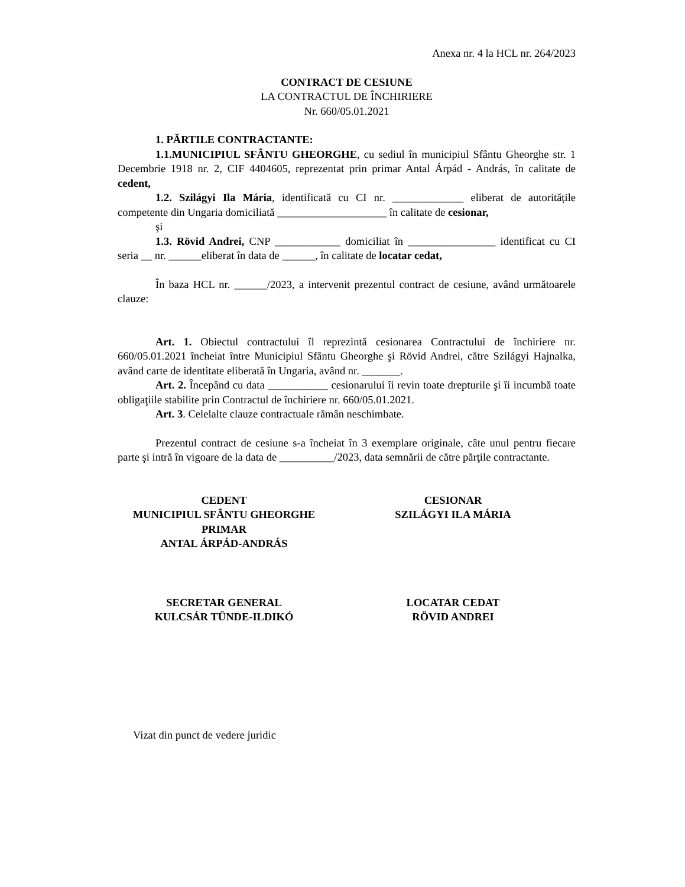Anexa nr. 4 la HCL nr. 264/2023
CONTRACT DE CESIUNE
LA CONTRACTUL DE ÎNCHIRIERE
Nr. 660/05.01.2021
1. PĂRTILE CONTRACTANTE:
1.1.MUNICIPIUL SFÂNTU GHEORGHE, cu sediul în municipiul Sfântu Gheorghe str. 1 Decembrie 1918 nr. 2, CIF 4404605, reprezentat prin primar Antal Árpád - András, în calitate de cedent,
1.2. Szilágyi Ila Mária, identificată cu CI nr. _____________ eliberat de autoritățile competente din Ungaria domiciliată ____________________ în calitate de cesionar,
şi
1.3. Rövid Andrei, CNP ____________ domiciliat în ________________ identificat cu CI seria __ nr. ______eliberat în data de ______, în calitate de locatar cedat,
În baza HCL nr. ______/2023, a intervenit prezentul contract de cesiune, având următoarele clauze:
Art. 1. Obiectul contractului îl reprezintă cesionarea Contractului de închiriere nr. 660/05.01.2021 încheiat între Municipiul Sfântu Gheorghe şi Rövid Andrei, către Szilágyi Hajnalka, având carte de identitate eliberată în Ungaria, având nr. _______.
Art. 2. Începând cu data ___________ cesionarului îi revin toate drepturile şi îi incumbă toate obligaţiile stabilite prin Contractul de închiriere nr. 660/05.01.2021.
Art. 3. Celelalte clauze contractuale rămân neschimbate.
Prezentul contract de cesiune s-a încheiat în 3 exemplare originale, câte unul pentru fiecare parte şi intră în vigoare de la data de __________/2023, data semnării de către părţile contractante.
CEDENT
MUNICIPIUL SFÂNTU GHEORGHE
PRIMAR
ANTAL ÁRPÁD-ANDRÁS
CESIONAR
SZILÁGYI ILA MÁRIA
SECRETAR GENERAL
KULCSÁR TÜNDE-ILDIKÓ
LOCATAR CEDAT
RÖVID ANDREI
Vizat din punct de vedere juridic